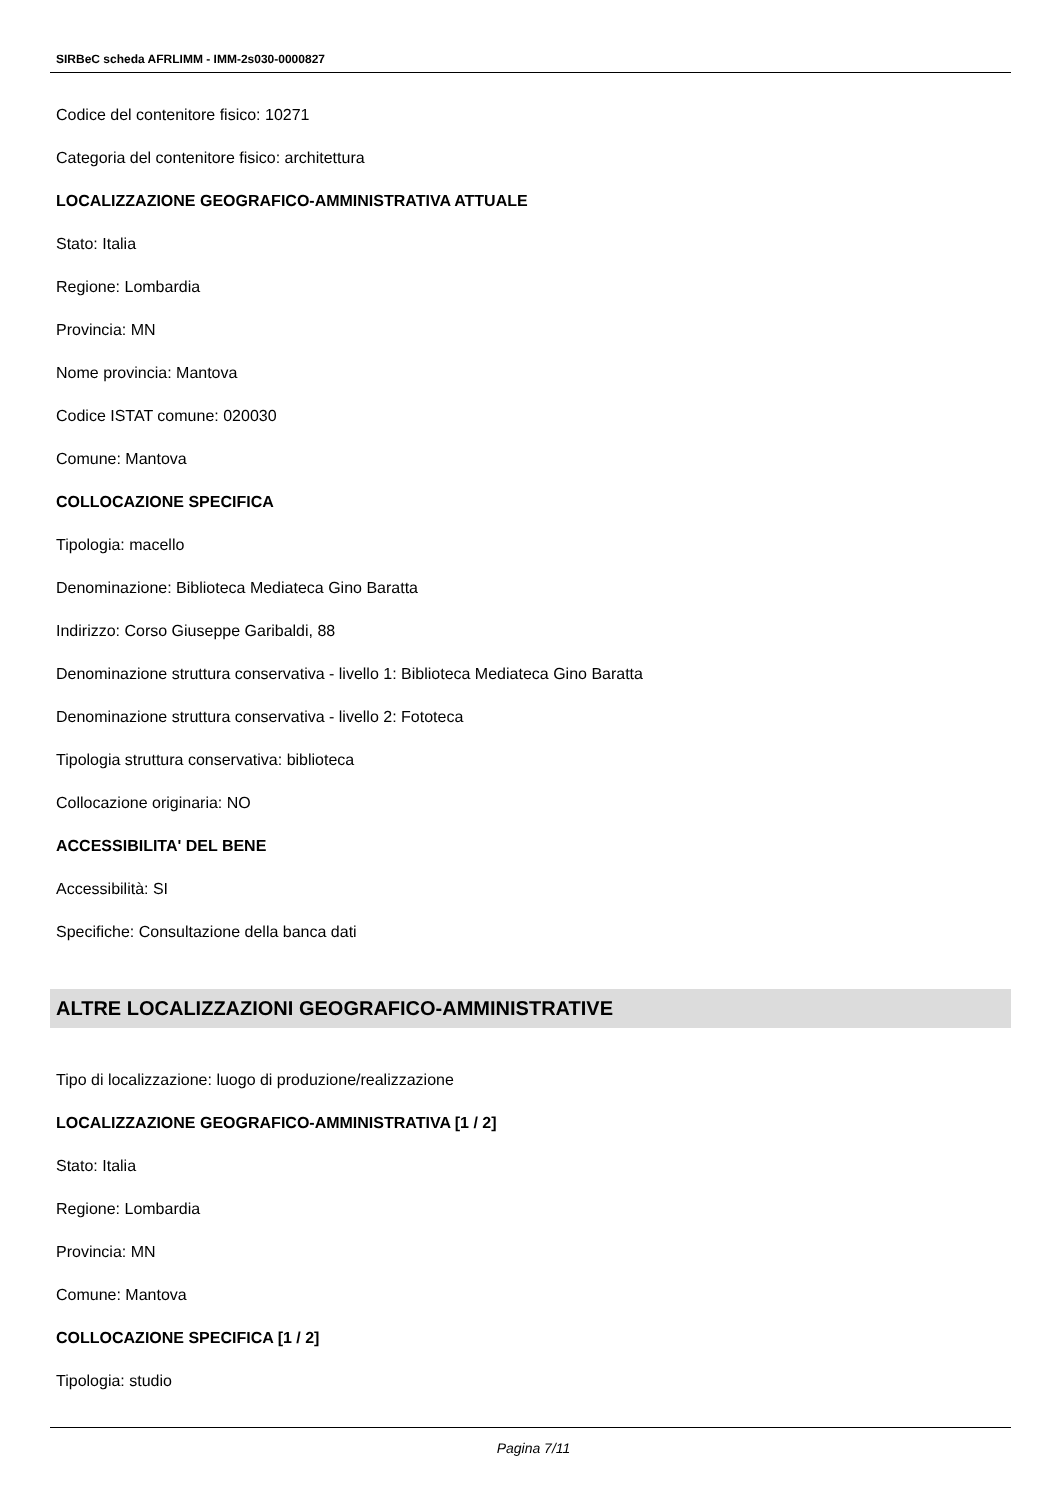SIRBeC scheda AFRLIMM - IMM-2s030-0000827
Codice del contenitore fisico: 10271
Categoria del contenitore fisico: architettura
LOCALIZZAZIONE GEOGRAFICO-AMMINISTRATIVA ATTUALE
Stato: Italia
Regione: Lombardia
Provincia: MN
Nome provincia: Mantova
Codice ISTAT comune: 020030
Comune: Mantova
COLLOCAZIONE SPECIFICA
Tipologia: macello
Denominazione: Biblioteca Mediateca Gino Baratta
Indirizzo: Corso Giuseppe Garibaldi, 88
Denominazione struttura conservativa - livello 1: Biblioteca Mediateca Gino Baratta
Denominazione struttura conservativa - livello 2: Fototeca
Tipologia struttura conservativa: biblioteca
Collocazione originaria: NO
ACCESSIBILITA' DEL BENE
Accessibilità: SI
Specifiche: Consultazione della banca dati
ALTRE LOCALIZZAZIONI GEOGRAFICO-AMMINISTRATIVE
Tipo di localizzazione: luogo di produzione/realizzazione
LOCALIZZAZIONE GEOGRAFICO-AMMINISTRATIVA [1 / 2]
Stato: Italia
Regione: Lombardia
Provincia: MN
Comune: Mantova
COLLOCAZIONE SPECIFICA [1 / 2]
Tipologia: studio
Pagina 7/11